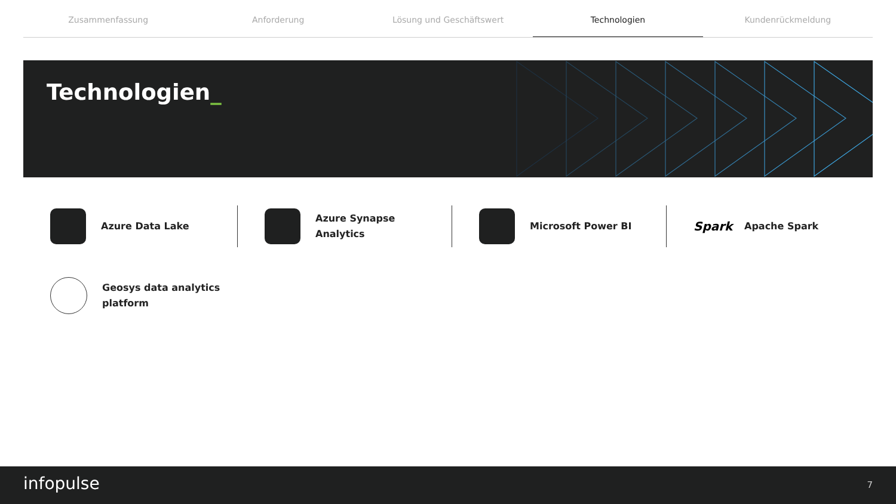Zusammenfassung Anforderung Lösung und Geschäftswert Technologien Kundenrückmeldung
Technologien_
Azure Data Lake Azure Synapse
Analytics
Microsoft Power BI
Spark
Apache Spark
Geosys data analytics
platform
infopulse 7